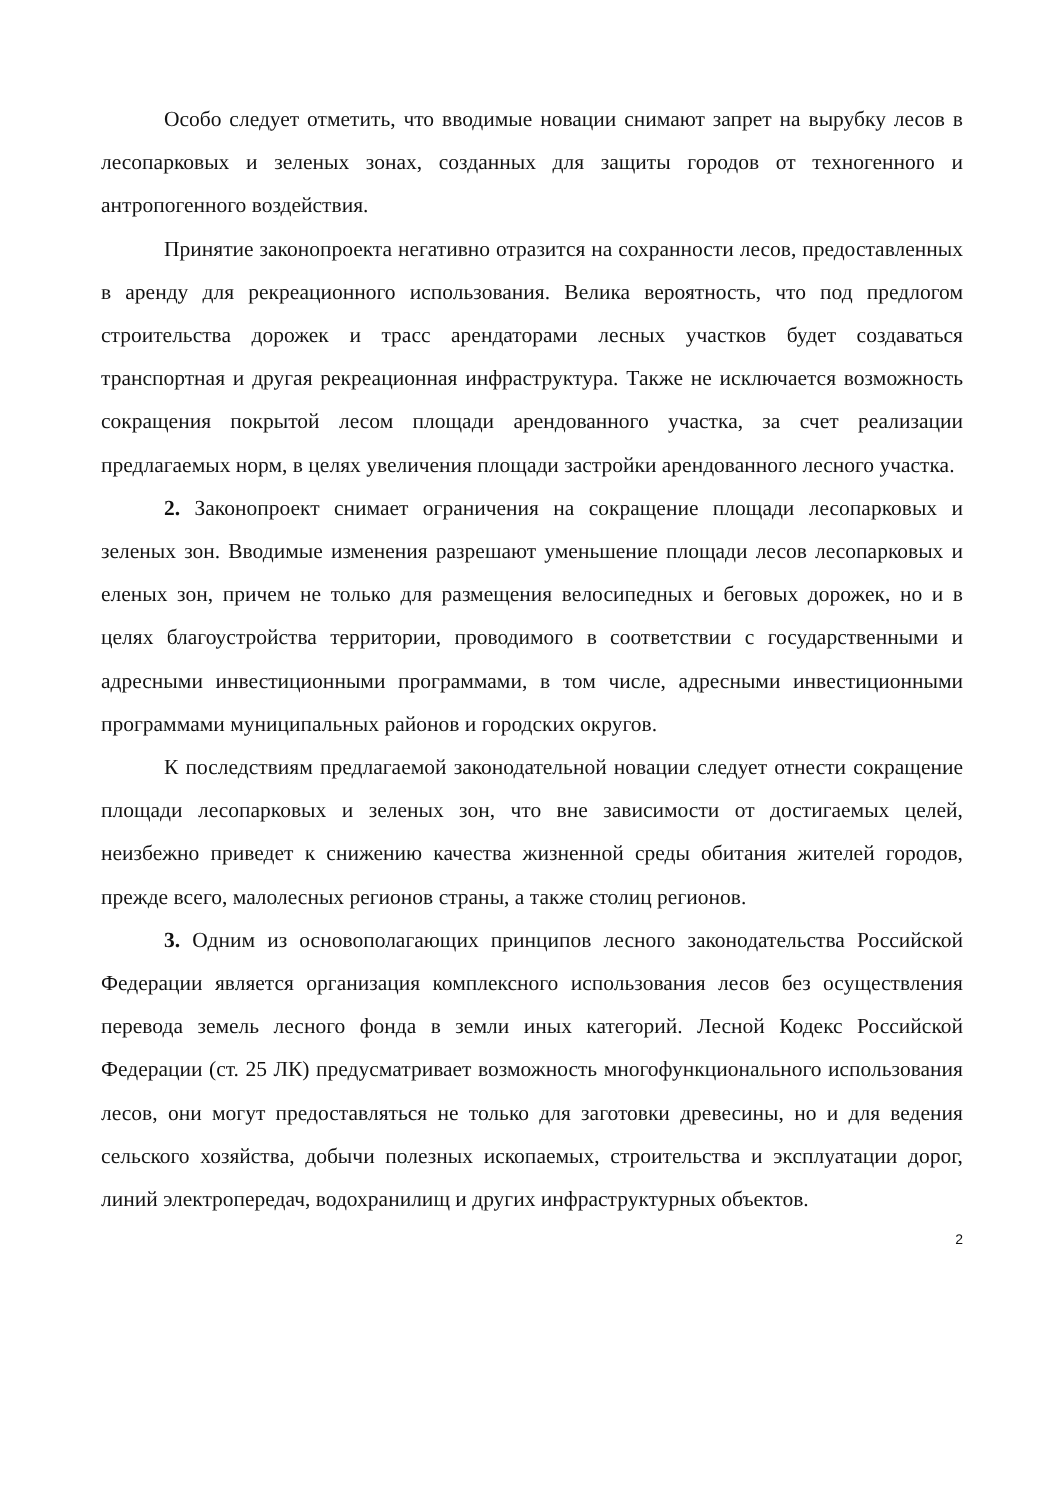Особо следует отметить, что вводимые новации снимают запрет на вырубку лесов в лесопарковых и зеленых зонах, созданных для защиты городов от техногенного и антропогенного воздействия.
Принятие законопроекта негативно отразится на сохранности лесов, предоставленных в аренду для рекреационного использования. Велика вероятность, что под предлогом строительства дорожек и трасс арендаторами лесных участков будет создаваться транспортная и другая рекреационная инфраструктура. Также не исключается возможность сокращения покрытой лесом площади арендованного участка, за счет реализации предлагаемых норм, в целях увеличения площади застройки арендованного лесного участка.
2. Законопроект снимает ограничения на сокращение площади лесопарковых и зеленых зон. Вводимые изменения разрешают уменьшение площади лесов лесопарковых и еленых зон, причем не только для размещения велосипедных и беговых дорожек, но и в целях благоустройства территории, проводимого в соответствии с государственными и адресными инвестиционными программами, в том числе, адресными инвестиционными программами муниципальных районов и городских округов.
К последствиям предлагаемой законодательной новации следует отнести сокращение площади лесопарковых и зеленых зон, что вне зависимости от достигаемых целей, неизбежно приведет к снижению качества жизненной среды обитания жителей городов, прежде всего, малолесных регионов страны, а также столиц регионов.
3. Одним из основополагающих принципов лесного законодательства Российской Федерации является организация комплексного использования лесов без осуществления перевода земель лесного фонда в земли иных категорий. Лесной Кодекс Российской Федерации (ст. 25 ЛК) предусматривает возможность многофункционального использования лесов, они могут предоставляться не только для заготовки древесины, но и для ведения сельского хозяйства, добычи полезных ископаемых, строительства и эксплуатации дорог, линий электропередач, водохранилищ и других инфраструктурных объектов.
2